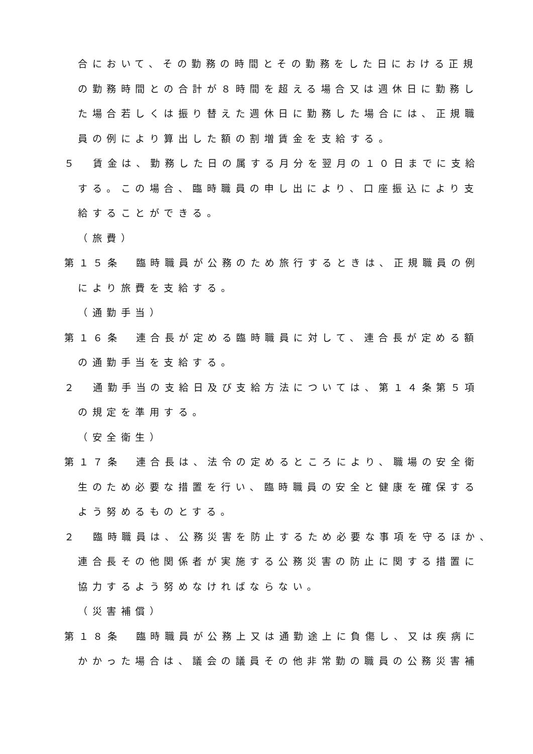合において、その勤務の時間とその勤務をした日における正規
の勤務時間との合計が８時間を超える場合又は週休日に勤務し
た場合若しくは振り替えた週休日に勤務した場合には、正規職
員の例により算出した額の割増賃金を支給する。
５　賃金は、勤務した日の属する月分を翌月の１０日までに支給
する。この場合、臨時職員の申し出により、口座振込により支
給することができる。
（旅費）
第１５条　臨時職員が公務のため旅行するときは、正規職員の例
により旅費を支給する。
（通勤手当）
第１６条　連合長が定める臨時職員に対して、連合長が定める額
の通勤手当を支給する。
２　通勤手当の支給日及び支給方法については、第１４条第５項
の規定を準用する。
（安全衛生）
第１７条　連合長は、法令の定めるところにより、職場の安全衛
生のため必要な措置を行い、臨時職員の安全と健康を確保する
よう努めるものとする。
２　臨時職員は、公務災害を防止するため必要な事項を守るほか、
連合長その他関係者が実施する公務災害の防止に関する措置に
協力するよう努めなければならない。
（災害補償）
第１８条　臨時職員が公務上又は通勤途上に負傷し、又は疾病に
かかった場合は、議会の議員その他非常勤の職員の公務災害補